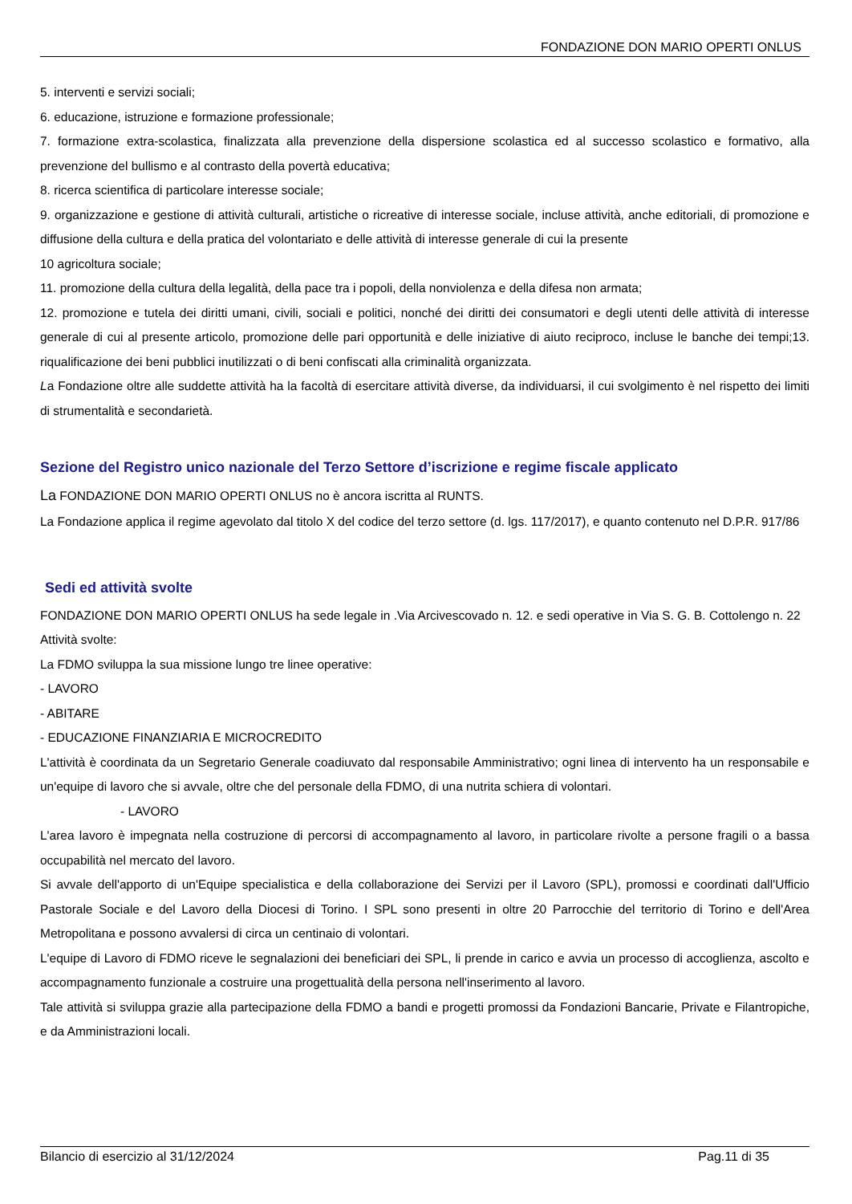FONDAZIONE DON MARIO OPERTI ONLUS
5. interventi e servizi sociali;
6. educazione, istruzione e formazione professionale;
7. formazione extra-scolastica, finalizzata alla prevenzione della dispersione scolastica ed al successo scolastico e formativo, alla prevenzione del bullismo e al contrasto della povertà educativa;
8. ricerca scientifica di particolare interesse sociale;
9. organizzazione e gestione di attività culturali, artistiche o ricreative di interesse sociale, incluse attività, anche editoriali, di promozione e diffusione della cultura e della pratica del volontariato e delle attività di interesse generale di cui la presente
10 agricoltura sociale;
11. promozione della cultura della legalità, della pace tra i popoli, della nonviolenza e della difesa non armata;
12. promozione e tutela dei diritti umani, civili, sociali e politici, nonché dei diritti dei consumatori e degli utenti delle attività di interesse generale di cui al presente articolo, promozione delle pari opportunità e delle iniziative di aiuto reciproco, incluse le banche dei tempi;13. riqualificazione dei beni pubblici inutilizzati o di beni confiscati alla criminalità organizzata.
La Fondazione oltre alle suddette attività ha la facoltà di esercitare attività diverse, da individuarsi, il cui svolgimento è nel rispetto dei limiti di strumentalità e secondarietà.
Sezione del Registro unico nazionale del Terzo Settore d’iscrizione e regime fiscale applicato
La FONDAZIONE DON MARIO OPERTI ONLUS no è ancora iscritta al RUNTS.
La Fondazione applica il regime agevolato dal titolo X del codice del terzo settore (d. lgs. 117/2017), e quanto contenuto nel D.P.R. 917/86
Sedi ed attività svolte
FONDAZIONE DON MARIO OPERTI ONLUS ha sede legale in .Via Arcivescovado n. 12. e sedi operative in Via S. G. B. Cottolengo n. 22
Attività svolte:
La FDMO sviluppa la sua missione lungo tre linee operative:
- LAVORO
- ABITARE
- EDUCAZIONE FINANZIARIA E MICROCREDITO
L'attività è coordinata da un Segretario Generale coadiuvato dal responsabile Amministrativo; ogni linea di intervento ha un responsabile e un'equipe di lavoro che si avvale, oltre che del personale della FDMO, di una nutrita schiera di volontari.
- LAVORO
L'area lavoro è impegnata nella costruzione di percorsi di accompagnamento al lavoro, in particolare rivolte a persone fragili o a bassa occupabilità nel mercato del lavoro.
Si avvale dell'apporto di un'Equipe specialistica e della collaborazione dei Servizi per il Lavoro (SPL), promossi e coordinati dall'Ufficio Pastorale Sociale e del Lavoro della Diocesi di Torino. I SPL sono presenti in oltre 20 Parrocchie del territorio di Torino e dell'Area Metropolitana e possono avvalersi di circa un centinaio di volontari.
L'equipe di Lavoro di FDMO riceve le segnalazioni dei beneficiari dei SPL, li prende in carico e avvia un processo di accoglienza, ascolto e accompagnamento funzionale a costruire una progettualità della persona nell'inserimento al lavoro.
Tale attività si sviluppa grazie alla partecipazione della FDMO a bandi e progetti promossi da Fondazioni Bancarie, Private e Filantropiche, e da Amministrazioni locali.
Bilancio di esercizio al 31/12/2024 Pag.11 di 35